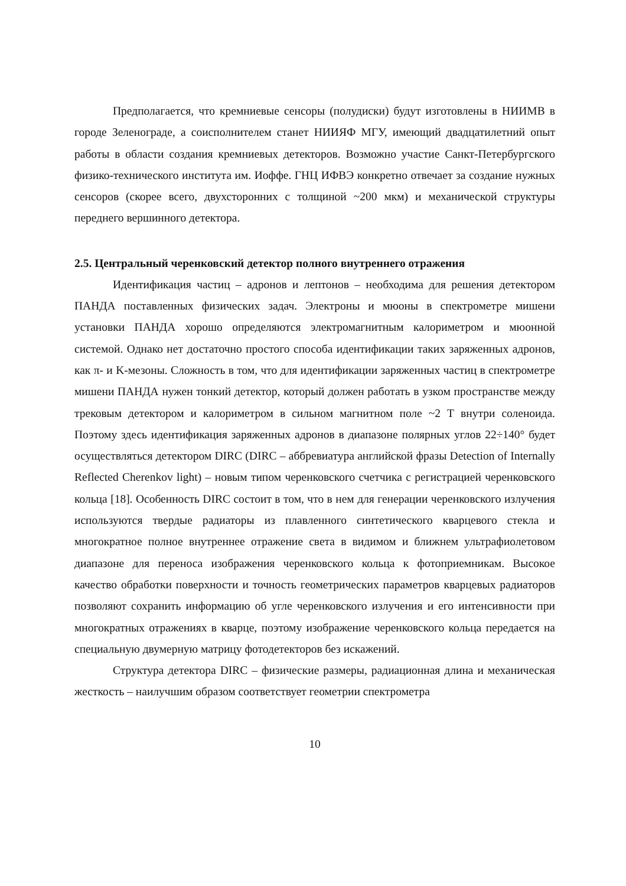Предполагается, что кремниевые сенсоры (полудиски) будут изготовлены в НИИМВ в городе Зеленограде, а соисполнителем станет НИИЯФ МГУ, имеющий двадцатилетний опыт работы в области создания кремниевых детекторов. Возможно участие Санкт-Петербургского физико-технического института им. Иоффе. ГНЦ ИФВЭ конкретно отвечает за создание нужных сенсоров (скорее всего, двухсторонних с толщиной ~200 мкм) и механической структуры переднего вершинного детектора.
2.5. Центральный черенковский детектор полного внутреннего отражения
Идентификация частиц – адронов и лептонов – необходима для решения детектором ПАНДА поставленных физических задач. Электроны и мюоны в спектрометре мишени установки ПАНДА хорошо определяются электромагнитным калориметром и мюонной системой. Однако нет достаточно простого способа идентификации таких заряженных адронов, как π- и K-мезоны. Сложность в том, что для идентификации заряженных частиц в спектрометре мишени ПАНДА нужен тонкий детектор, который должен работать в узком пространстве между трековым детектором и калориметром в сильном магнитном поле ~2 Т внутри соленоида. Поэтому здесь идентификация заряженных адронов в диапазоне полярных углов 22÷140° будет осуществляться детектором DIRC (DIRC – аббревиатура английской фразы Detection of Internally Reflected Cherenkov light) – новым типом черенковского счетчика с регистрацией черенковского кольца [18]. Особенность DIRC состоит в том, что в нем для генерации черенковского излучения используются твердые радиаторы из плавленного синтетического кварцевого стекла и многократное полное внутреннее отражение света в видимом и ближнем ультрафиолетовом диапазоне для переноса изображения черенковского кольца к фотоприемникам. Высокое качество обработки поверхности и точность геометрических параметров кварцевых радиаторов позволяют сохранить информацию об угле черенковского излучения и его интенсивности при многократных отражениях в кварце, поэтому изображение черенковского кольца передается на специальную двумерную матрицу фотодетекторов без искажений.
Структура детектора DIRC – физические размеры, радиационная длина и механическая жесткость – наилучшим образом соответствует геометрии спектрометра
10